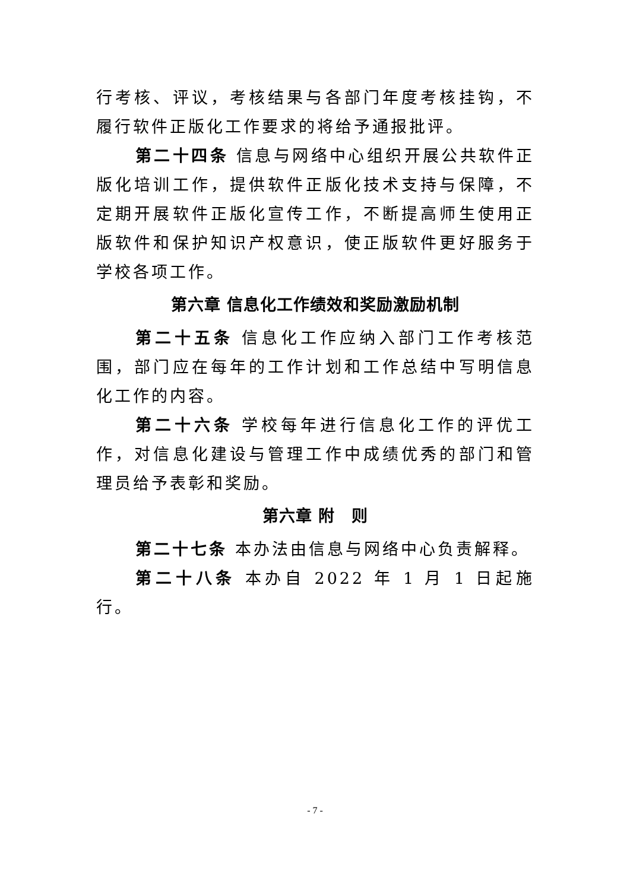行考核、评议，考核结果与各部门年度考核挂钩，不履行软件正版化工作要求的将给予通报批评。
第二十四条 信息与网络中心组织开展公共软件正版化培训工作，提供软件正版化技术支持与保障，不定期开展软件正版化宣传工作，不断提高师生使用正版软件和保护知识产权意识，使正版软件更好服务于学校各项工作。
第六章 信息化工作绩效和奖励激励机制
第二十五条 信息化工作应纳入部门工作考核范围，部门应在每年的工作计划和工作总结中写明信息化工作的内容。
第二十六条 学校每年进行信息化工作的评优工作，对信息化建设与管理工作中成绩优秀的部门和管理员给予表彰和奖励。
第六章 附　则
第二十七条 本办法由信息与网络中心负责解释。
第二十八条 本办自 2022 年 1 月 1 日起施行。
- 7 -